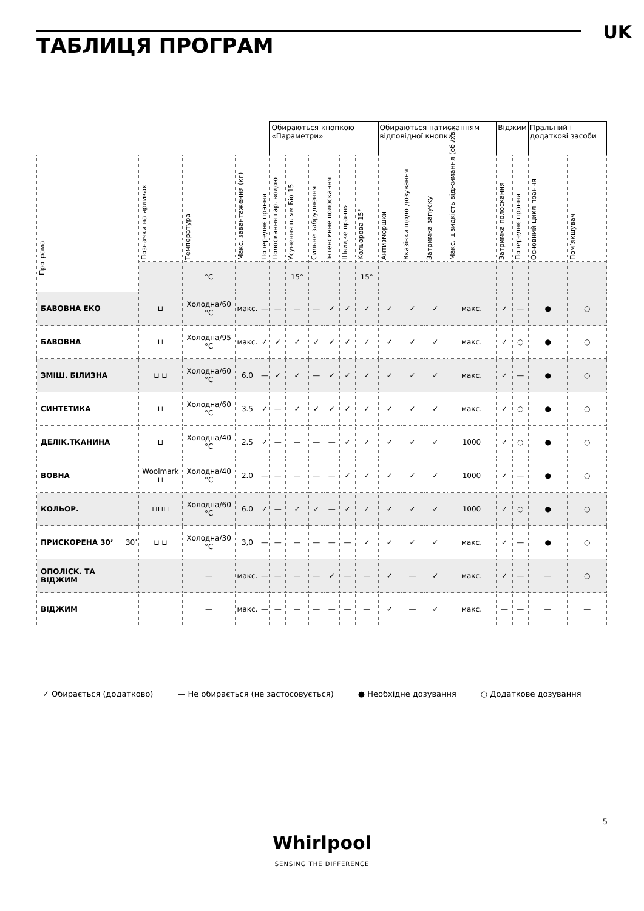ТАБЛИЦЯ ПРОГРАМ
UK
| | | | | | | Обираються кнопкою «Параметри» | | | | | | Обираються натисканням відповідної кнопки | | | | Віджим | | Пральний і додаткові засоби | | |
| --- | --- | --- | --- | --- | --- | --- | --- | --- | --- | --- | --- | --- | --- | --- | --- | --- | --- | --- | --- | --- |
| Програма | | Позначки на ярликах | Температура | Макс. завантаження (кг) | Попереднє прання | Полоскання гар. водою | Усунення плям Біо 15 | Сильне забруднення | Інтенсивне полоскання | Швидке прання | Кольорова 15° | Антизморшки | Вказівки щодо дозування | Затримка запуску | Макс. швидкість віджимання (об./хв.) | Затримка полоскання | Попереднє прання | Основний цикл прання | Пом’якшувач | |
| | | | °C | | | | 15° | | | | 15° | | | | | | | | | |
| БАВОВНА ЕКО | | ⊔ | Холодна/60 °C | макс. | — | — | — | — | ✓ | ✓ | ✓ | ✓ | ✓ | ✓ | макс. | ✓ | — | ● | ○ | |
| БАВОВНА | | ⊔ | Холодна/95 °C | макс. | ✓ | ✓ | ✓ | ✓ | ✓ | ✓ | ✓ | ✓ | ✓ | ✓ | макс. | ✓ | ○ | ● | ○ | |
| ЗМІШ. БІЛИЗНА | | ⊔ ⊔ | Холодна/60 °C | 6.0 | — | ✓ | ✓ | — | ✓ | ✓ | ✓ | ✓ | ✓ | ✓ | макс. | ✓ | — | ● | ○ | |
| СИНТЕТИКА | | ⊔ | Холодна/60 °C | 3.5 | ✓ | — | ✓ | ✓ | ✓ | ✓ | ✓ | ✓ | ✓ | ✓ | макс. | ✓ | ○ | ● | ○ | |
| ДЕЛІК.ТКАНИНА | | ⊔ | Холодна/40 °C | 2.5 | ✓ | — | — | — | — | ✓ | ✓ | ✓ | ✓ | ✓ | 1000 | ✓ | ○ | ● | ○ | |
| ВОВНА | | Woolmark ⊔ | Холодна/40 °C | 2.0 | — | — | — | — | — | ✓ | ✓ | ✓ | ✓ | ✓ | 1000 | ✓ | — | ● | ○ | |
| КОЛЬОР. | | ⊔⊔⊔ | Холодна/60 °C | 6.0 | ✓ | — | ✓ | ✓ | — | ✓ | ✓ | ✓ | ✓ | ✓ | 1000 | ✓ | ○ | ● | ○ | |
| ПРИСКОРЕНА 30’ | 30’ | ⊔ ⊔ | Холодна/30 °C | 3,0 | — | — | — | — | — | — | ✓ | ✓ | ✓ | ✓ | макс. | ✓ | — | ● | ○ | |
| ОПОЛІСК. ТА ВІДЖИМ | | | — | макс. | — | — | — | — | ✓ | — | — | ✓ | — | ✓ | макс. | ✓ | — | — | ○ | |
| ВІДЖИМ | | | — | макс. | — | — | — | — | — | — | — | ✓ | — | ✓ | макс. | — | — | — | — | |
✓ Обирається (додатково) — Не обирається (не застосовується) ● Необхідне дозування ○ Додаткове дозування
5
Whirlpool
SENSING THE DIFFERENCE